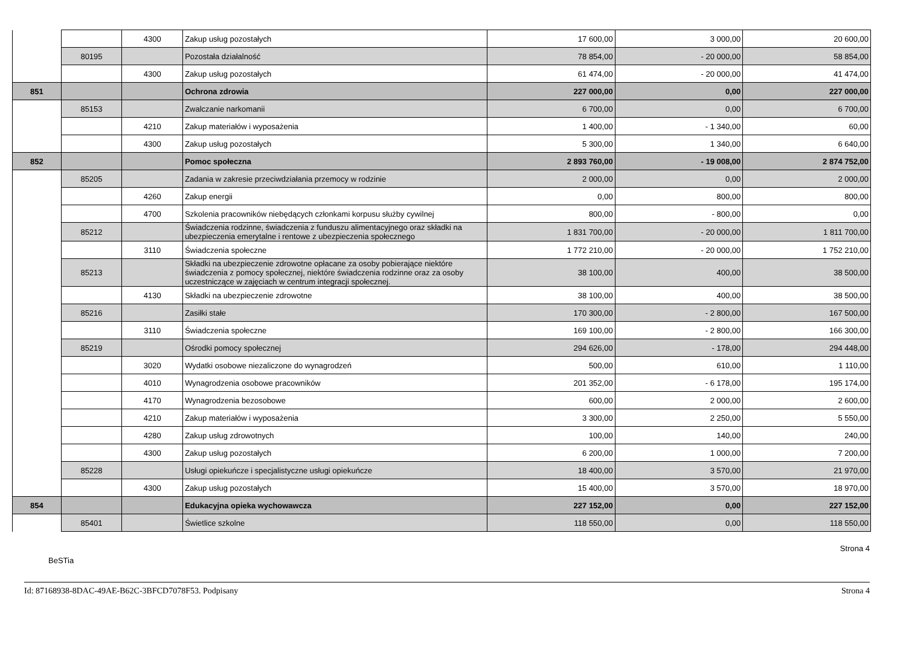| | | 4300 | Zakup usług pozostałych | 17 600,00 | 3 000,00 | 20 600,00 |
| | 80195 | | Pozostała działalność | 78 854,00 | - 20 000,00 | 58 854,00 |
| | | 4300 | Zakup usług pozostałych | 61 474,00 | - 20 000,00 | 41 474,00 |
| 851 | | | Ochrona zdrowia | 227 000,00 | 0,00 | 227 000,00 |
| | 85153 | | Zwalczanie narkomanii | 6 700,00 | 0,00 | 6 700,00 |
| | | 4210 | Zakup materiałów i wyposażenia | 1 400,00 | - 1 340,00 | 60,00 |
| | | 4300 | Zakup usług pozostałych | 5 300,00 | 1 340,00 | 6 640,00 |
| 852 | | | Pomoc społeczna | 2 893 760,00 | - 19 008,00 | 2 874 752,00 |
| | 85205 | | Zadania w zakresie przeciwdziałania przemocy w rodzinie | 2 000,00 | 0,00 | 2 000,00 |
| | | 4260 | Zakup energii | 0,00 | 800,00 | 800,00 |
| | | 4700 | Szkolenia pracowników niebędących członkami korpusu służby cywilnej | 800,00 | - 800,00 | 0,00 |
| | 85212 | | Świadczenia rodzinne, świadczenia z funduszu alimentacyjnego oraz składki na ubezpieczenia emerytalne i rentowe z ubezpieczenia społecznego | 1 831 700,00 | - 20 000,00 | 1 811 700,00 |
| | | 3110 | Świadczenia społeczne | 1 772 210,00 | - 20 000,00 | 1 752 210,00 |
| | 85213 | | Składki na ubezpieczenie zdrowotne opłacane za osoby pobierające niektóre świadczenia z pomocy społecznej, niektóre świadczenia rodzinne oraz za osoby uczestniczące w zajęciach w centrum integracji społecznej. | 38 100,00 | 400,00 | 38 500,00 |
| | | 4130 | Składki na ubezpieczenie zdrowotne | 38 100,00 | 400,00 | 38 500,00 |
| | 85216 | | Zasiłki stałe | 170 300,00 | - 2 800,00 | 167 500,00 |
| | | 3110 | Świadczenia społeczne | 169 100,00 | - 2 800,00 | 166 300,00 |
| | 85219 | | Ośrodki pomocy społecznej | 294 626,00 | - 178,00 | 294 448,00 |
| | | 3020 | Wydatki osobowe niezaliczone do wynagrodzeń | 500,00 | 610,00 | 1 110,00 |
| | | 4010 | Wynagrodzenia osobowe pracowników | 201 352,00 | - 6 178,00 | 195 174,00 |
| | | 4170 | Wynagrodzenia bezosobowe | 600,00 | 2 000,00 | 2 600,00 |
| | | 4210 | Zakup materiałów i wyposażenia | 3 300,00 | 2 250,00 | 5 550,00 |
| | | 4280 | Zakup usług zdrowotnych | 100,00 | 140,00 | 240,00 |
| | | 4300 | Zakup usług pozostałych | 6 200,00 | 1 000,00 | 7 200,00 |
| | 85228 | | Usługi opiekuńcze i specjalistyczne usługi opiekuńcze | 18 400,00 | 3 570,00 | 21 970,00 |
| | | 4300 | Zakup usług pozostałych | 15 400,00 | 3 570,00 | 18 970,00 |
| 854 | | | Edukacyjna opieka wychowawcza | 227 152,00 | 0,00 | 227 152,00 |
| | 85401 | | Świetlice szkolne | 118 550,00 | 0,00 | 118 550,00 |
BeSTia Strona 4
Id: 87168938-8DAC-49AE-B62C-3BFCD7078F53. Podpisany Strona 4